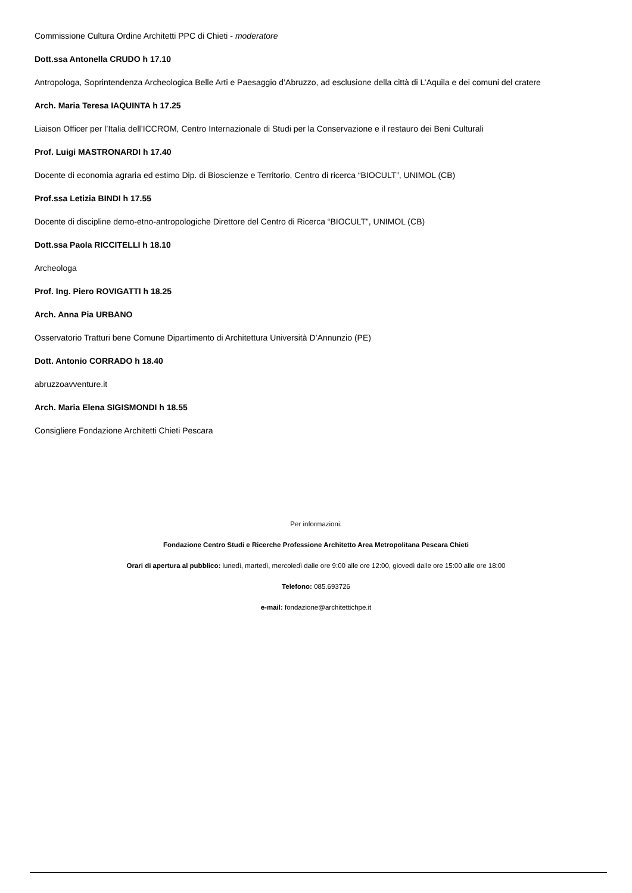Commissione Cultura Ordine Architetti PPC di Chieti - moderatore
Dott.ssa Antonella CRUDO h 17.10
Antropologa, Soprintendenza Archeologica Belle Arti e Paesaggio d’Abruzzo, ad esclusione della città di L’Aquila e dei comuni del cratere
Arch. Maria Teresa IAQUINTA h 17.25
Liaison Officer per l’Italia dell’ICCROM, Centro Internazionale di Studi per la Conservazione e il restauro dei Beni Culturali
Prof. Luigi MASTRONARDI h 17.40
Docente di economia agraria ed estimo Dip. di Bioscienze e Territorio, Centro di ricerca “BIOCULT”, UNIMOL (CB)
Prof.ssa Letizia BINDI h 17.55
Docente di discipline demo-etno-antropologiche Direttore del Centro di Ricerca “BIOCULT”, UNIMOL (CB)
Dott.ssa Paola RICCITELLI h 18.10
Archeologa
Prof. Ing. Piero ROVIGATTI h 18.25
Arch. Anna Pia URBANO
Osservatorio Tratturi bene Comune Dipartimento di Architettura Università D’Annunzio (PE)
Dott. Antonio CORRADO h 18.40
abruzzoavventure.it
Arch. Maria Elena SIGISMONDI h 18.55
Consigliere Fondazione Architetti Chieti Pescara
Per informazioni:
Fondazione Centro Studi e Ricerche Professione Architetto Area Metropolitana Pescara Chieti
Orari di apertura al pubblico: lunedì, martedì, mercoledì dalle ore 9:00 alle ore 12:00, giovedì dalle ore 15:00 alle ore 18:00
Telefono: 085.693726
e-mail: fondazione@architettichpe.it